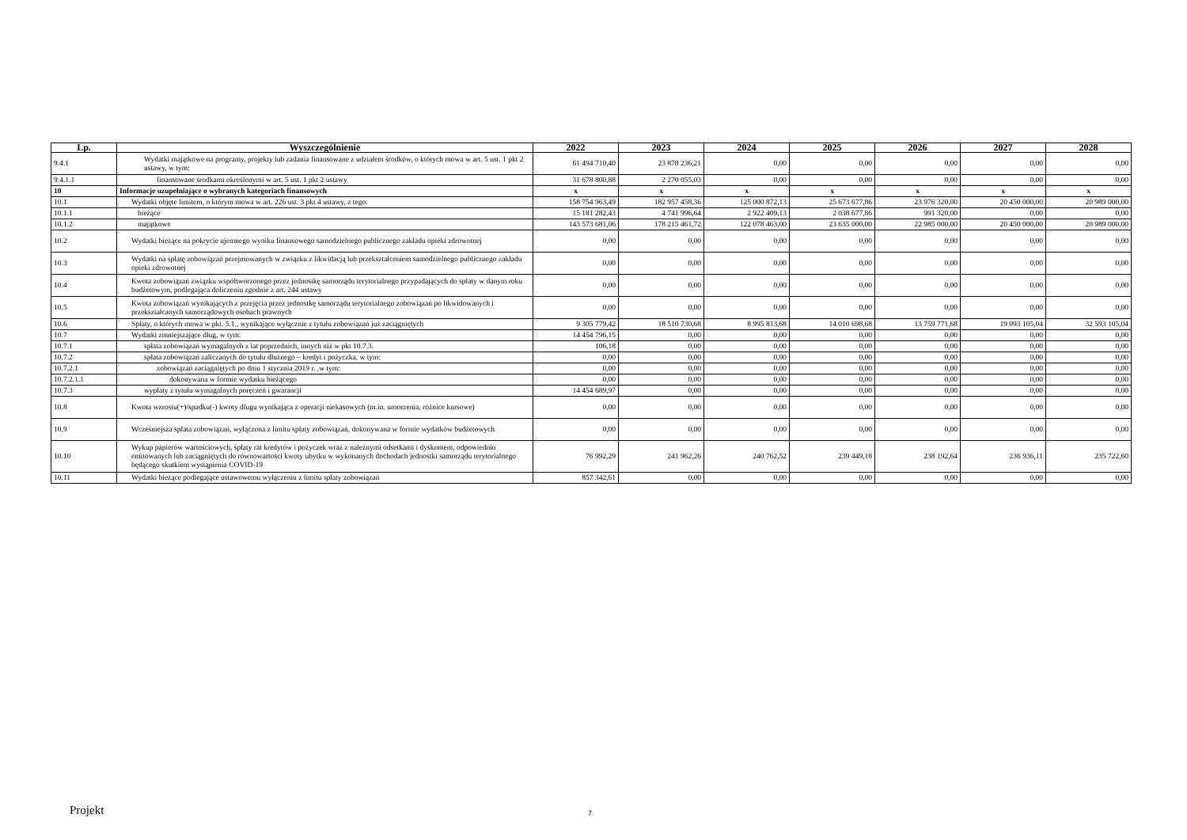| Lp. | Wyszczególnienie | 2022 | 2023 | 2024 | 2025 | 2026 | 2027 | 2028 |
| --- | --- | --- | --- | --- | --- | --- | --- | --- |
| 9.4.1 | Wydatki majątkowe na programy, projekty lub zadania finansowane z udziałem środków, o których mowa w art. 5 ust. 1 pkt 2 ustawy, w tym: | 61 494 710,40 | 23 878 236,21 | 0,00 | 0,00 | 0,00 | 0,00 | 0,00 |
| 9.4.1.1 | finansowane środkami określonymi w art. 5 ust. 1 pkt 2 ustawy | 31 678 800,88 | 2 270 055,03 | 0,00 | 0,00 | 0,00 | 0,00 | 0,00 |
| 10 | Informacje uzupełniające o wybranych kategoriach finansowych | x | x | x | x | x | x | x |
| 10.1 | Wydatki objęte limitem, o którym mowa w art. 226 ust. 3 pkt 4 ustawy, z tego: | 158 754 963,49 | 182 957 458,36 | 125 000 872,13 | 25 673 677,86 | 23 976 320,00 | 20 450 000,00 | 20 989 000,00 |
| 10.1.1 | bieżące | 15 181 282,43 | 4 741 996,64 | 2 922 409,13 | 2 038 677,86 | 991 320,00 | 0,00 | 0,00 |
| 10.1.2 | majątkowe | 143 573 681,06 | 178 215 461,72 | 122 078 463,00 | 23 635 000,00 | 22 985 000,00 | 20 450 000,00 | 20 989 000,00 |
| 10.2 | Wydatki bieżące na pokrycie ujemnego wyniku finansowego samodzielnego publicznego zakładu opieki zdrowotnej | 0,00 | 0,00 | 0,00 | 0,00 | 0,00 | 0,00 | 0,00 |
| 10.3 | Wydatki na spłatę zobowiązań przejmowanych w związku z likwidacją lub przekształceniem samodzielnego publicznego zakładu opieki zdrowotnej | 0,00 | 0,00 | 0,00 | 0,00 | 0,00 | 0,00 | 0,00 |
| 10.4 | Kwota zobowiązań związku współtworzonego przez jednostkę samorządu terytorialnego przypadających do spłaty w danym roku budżetowym, podlegająca doliczeniu zgodnie z art. 244 ustawy | 0,00 | 0,00 | 0,00 | 0,00 | 0,00 | 0,00 | 0,00 |
| 10.5 | Kwota zobowiązań wynikających z przejęcia przez jednostkę samorządu terytorialnego zobowiązań po likwidowanych i przekształcanych samorządowych osobach prawnych | 0,00 | 0,00 | 0,00 | 0,00 | 0,00 | 0,00 | 0,00 |
| 10.6 | Spłaty, o których mowa w pkt. 5.1., wynikające wyłącznie z tytułu zobowiązań już zaciągniętych | 9 305 779,42 | 18 510 730,68 | 8 995 813,68 | 14 010 698,68 | 13 759 771,68 | 19 093 105,04 | 32 593 105,04 |
| 10.7 | Wydatki zmniejszające dług, w tym: | 14 454 796,15 | 0,00 | 0,00 | 0,00 | 0,00 | 0,00 | 0,00 |
| 10.7.1 | spłata zobowiązań wymagalnych z lat poprzednich, innych niż w pkt 10.7.3. | 106,18 | 0,00 | 0,00 | 0,00 | 0,00 | 0,00 | 0,00 |
| 10.7.2 | spłata zobowiązań zaliczanych do tytułu dłużnego – kredyt i pożyczka, w tym: | 0,00 | 0,00 | 0,00 | 0,00 | 0,00 | 0,00 | 0,00 |
| 10.7.2.1 | zobowiązań zaciągniętych po dniu 1 stycznia 2019 r. ,w tym: | 0,00 | 0,00 | 0,00 | 0,00 | 0,00 | 0,00 | 0,00 |
| 10.7.2.1.1 | dokonywana w formie wydatku bieżącego | 0,00 | 0,00 | 0,00 | 0,00 | 0,00 | 0,00 | 0,00 |
| 10.7.3 | wypłaty z tytułu wymagalnych poręczeń i gwarancji | 14 454 689,97 | 0,00 | 0,00 | 0,00 | 0,00 | 0,00 | 0,00 |
| 10.8 | Kwota wzrostu(+)/spadku(-) kwoty długu wynikająca z operacji niekasowych (m.in. umorzenia, różnice kursowe) | 0,00 | 0,00 | 0,00 | 0,00 | 0,00 | 0,00 | 0,00 |
| 10.9 | Wcześniejsza spłata zobowiązań, wyłączona z limitu spłaty zobowiązań, dokonywana w formie wydatków budżetowych | 0,00 | 0,00 | 0,00 | 0,00 | 0,00 | 0,00 | 0,00 |
| 10.10 | Wykup papierów wartościowych, spłaty rat kredytów i pożyczek wraz z należnymi odsetkami i dyskontem, odpowiednio emitowanych lub zaciągniętych do równowartości kwoty ubytku w wykonanych dochodach jednostki samorządu terytorialnego będącego skutkiem wystąpienia COVID-19 | 76 992,29 | 241 962,26 | 240 762,52 | 239 449,18 | 238 192,64 | 236 936,11 | 235 722,60 |
| 10.11 | Wydatki bieżące podlegające ustawowemu wyłączeniu z limitu spłaty zobowiązań | 857 342,61 | 0,00 | 0,00 | 0,00 | 0,00 | 0,00 | 0,00 |
Projekt 7